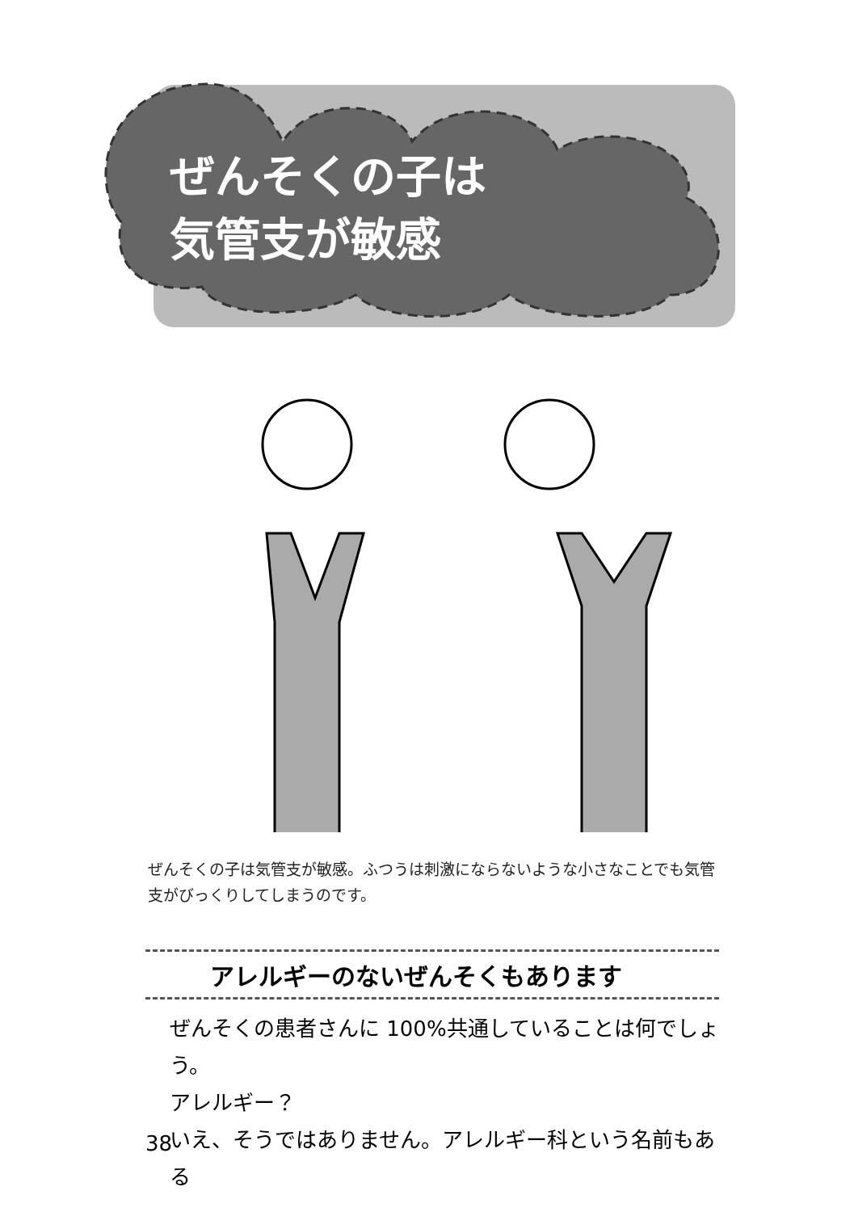ぜんそくの子は
気管支が敏感
ぜんそくの子は気管支が敏感。ふつうは刺激にならないような小さなことでも気管支がびっくりしてしまうのです。
アレルギーのないぜんそくもあります
ぜんそくの患者さんに 100%共通していることは何でしょう。
アレルギー？
いえ、そうではありません。アレルギー科という名前もある
38